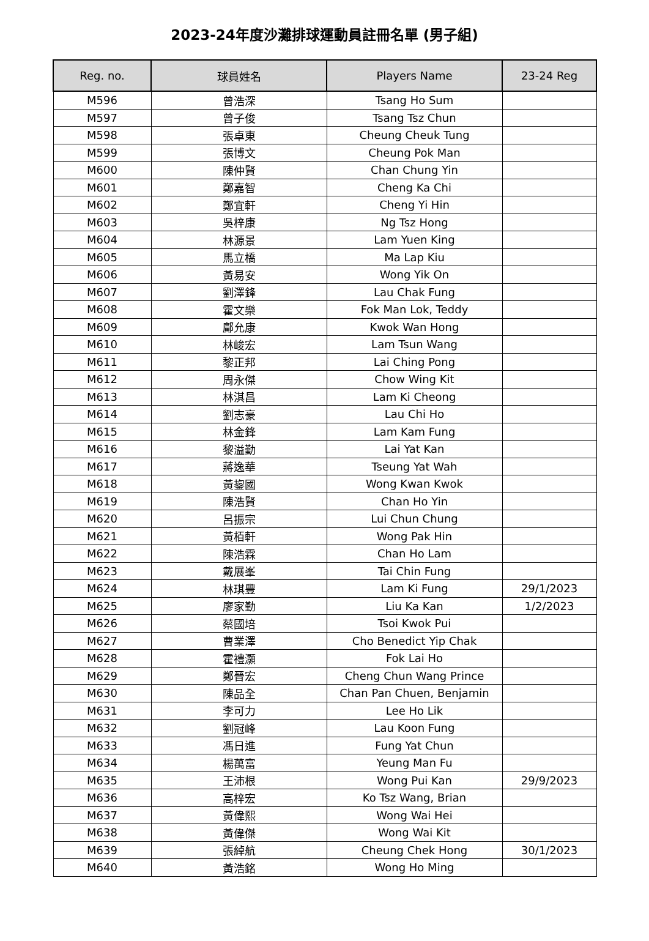2023-24年度沙灘排球運動員註冊名單 (男子組)
| Reg. no. | 球員姓名 | Players Name | 23-24 Reg |
| --- | --- | --- | --- |
| M596 | 曾浩深 | Tsang Ho Sum | |
| M597 | 曾子俊 | Tsang Tsz Chun | |
| M598 | 張卓東 | Cheung Cheuk Tung | |
| M599 | 張博文 | Cheung Pok Man | |
| M600 | 陳仲賢 | Chan Chung Yin | |
| M601 | 鄭嘉智 | Cheng Ka Chi | |
| M602 | 鄭宜軒 | Cheng Yi Hin | |
| M603 | 吳梓康 | Ng Tsz Hong | |
| M604 | 林源景 | Lam Yuen King | |
| M605 | 馬立橋 | Ma Lap Kiu | |
| M606 | 黃易安 | Wong Yik On | |
| M607 | 劉澤鋒 | Lau Chak Fung | |
| M608 | 霍文樂 | Fok Man Lok, Teddy | |
| M609 | 鄺允康 | Kwok Wan Hong | |
| M610 | 林峻宏 | Lam Tsun Wang | |
| M611 | 黎正邦 | Lai Ching Pong | |
| M612 | 周永傑 | Chow Wing Kit | |
| M613 | 林淇昌 | Lam Ki Cheong | |
| M614 | 劉志豪 | Lau Chi Ho | |
| M615 | 林金鋒 | Lam Kam Fung | |
| M616 | 黎溢勤 | Lai Yat Kan | |
| M617 | 蔣逸華 | Tseung Yat Wah | |
| M618 | 黃鋆國 | Wong Kwan Kwok | |
| M619 | 陳浩賢 | Chan Ho Yin | |
| M620 | 呂振宗 | Lui Chun Chung | |
| M621 | 黃栢軒 | Wong Pak Hin | |
| M622 | 陳浩霖 | Chan Ho Lam | |
| M623 | 戴展峯 | Tai Chin Fung | |
| M624 | 林琪豐 | Lam Ki Fung | 29/1/2023 |
| M625 | 廖家勤 | Liu Ka Kan | 1/2/2023 |
| M626 | 蔡國培 | Tsoi Kwok Pui | |
| M627 | 曹業澤 | Cho Benedict Yip Chak | |
| M628 | 霍禮灝 | Fok Lai Ho | |
| M629 | 鄭晉宏 | Cheng Chun Wang Prince | |
| M630 | 陳品全 | Chan Pan Chuen, Benjamin | |
| M631 | 李可力 | Lee Ho Lik | |
| M632 | 劉冠峰 | Lau Koon Fung | |
| M633 | 馮日進 | Fung Yat Chun | |
| M634 | 楊萬富 | Yeung Man Fu | |
| M635 | 王沛根 | Wong Pui Kan | 29/9/2023 |
| M636 | 高梓宏 | Ko Tsz Wang, Brian | |
| M637 | 黃偉熙 | Wong Wai Hei | |
| M638 | 黃偉傑 | Wong Wai Kit | |
| M639 | 張綽航 | Cheung Chek Hong | 30/1/2023 |
| M640 | 黃浩銘 | Wong Ho Ming | |